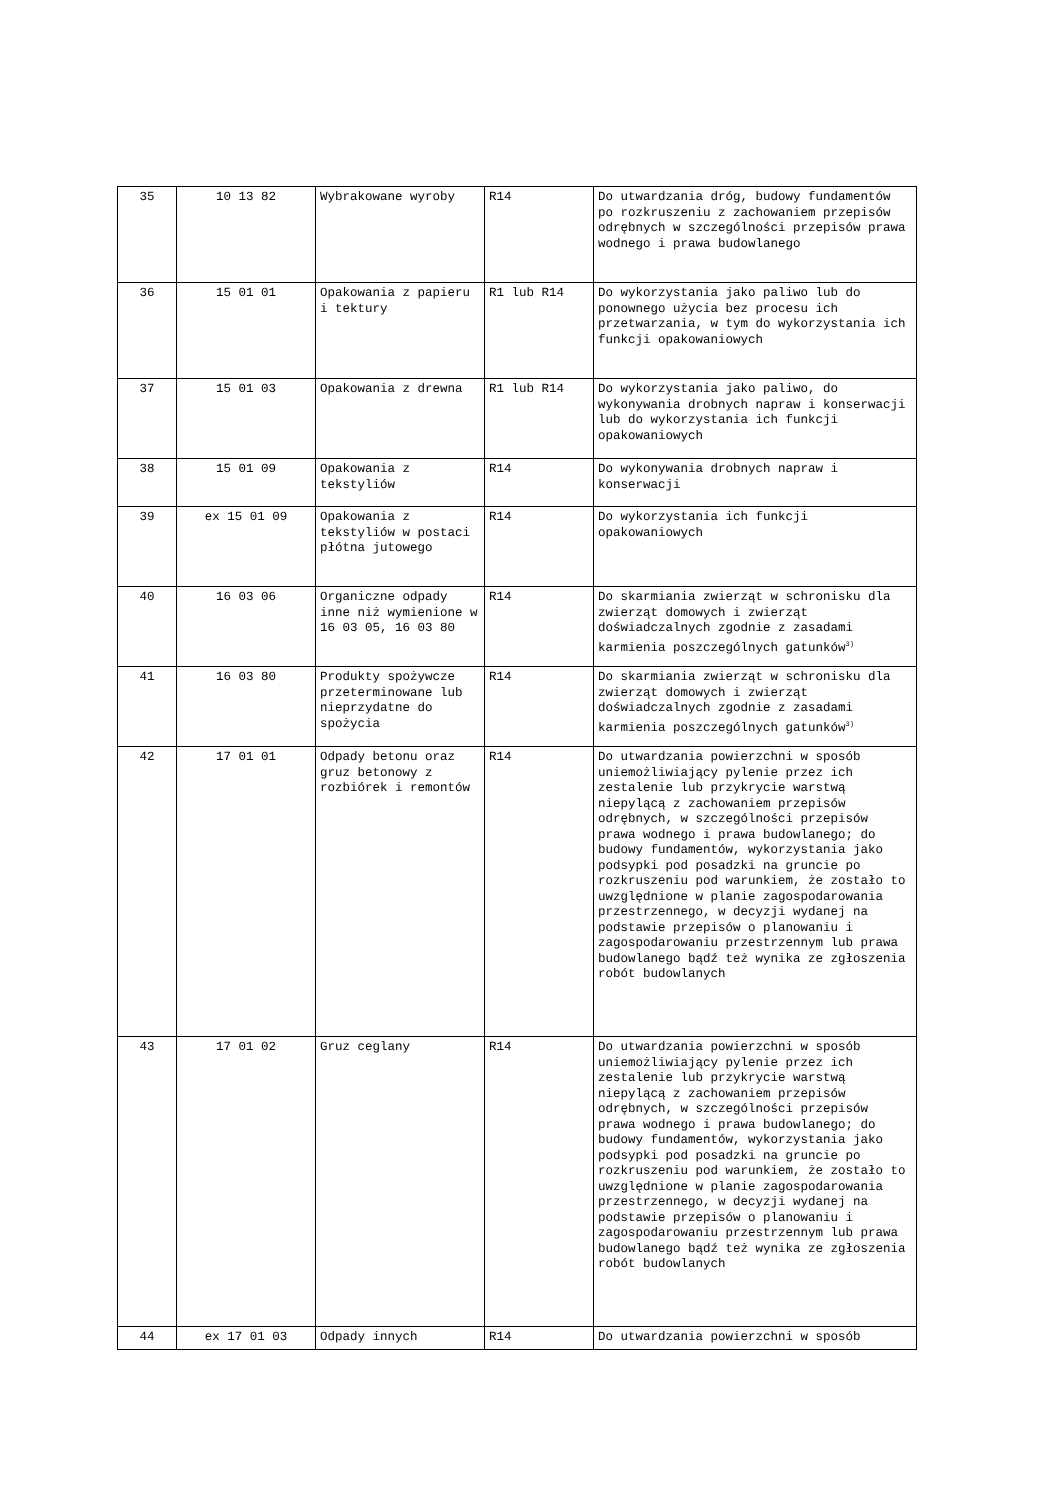| 35 | 10 13 82 | Wybrakowane wyroby | R14 | Do utwardzania dróg, budowy fundamentów po rozkruszeniu z zachowaniem przepisów odrębnych w szczególności przepisów prawa wodnego i prawa budowlanego |
| 36 | 15 01 01 | Opakowania z papieru i tektury | R1 lub R14 | Do wykorzystania jako paliwo lub do ponownego użycia bez procesu ich przetwarzania, w tym do wykorzystania ich funkcji opakowaniowych |
| 37 | 15 01 03 | Opakowania z drewna | R1 lub R14 | Do wykorzystania jako paliwo, do wykonywania drobnych napraw i konserwacji lub do wykorzystania ich funkcji opakowaniowych |
| 38 | 15 01 09 | Opakowania z tekstyliów | R14 | Do wykonywania drobnych napraw i konserwacji |
| 39 | ex 15 01 09 | Opakowania z tekstyliów w postaci płótna jutowego | R14 | Do wykorzystania ich funkcji opakowaniowych |
| 40 | 16 03 06 | Organiczne odpady inne niż wymienione w 16 03 05, 16 03 80 | R14 | Do skarmiania zwierząt w schronisku dla zwierząt domowych i zwierząt doświadczalnych zgodnie z zasadami karmienia poszczególnych gatunków<sup>3)</sup> |
| 41 | 16 03 80 | Produkty spożywcze przeterminowane lub nieprzydatne do spożycia | R14 | Do skarmiania zwierząt w schronisku dla zwierząt domowych i zwierząt doświadczalnych zgodnie z zasadami karmienia poszczególnych gatunków<sup>3)</sup> |
| 42 | 17 01 01 | Odpady betonu oraz gruz betonowy z rozbiórek i remontów | R14 | Do utwardzania powierzchni w sposób uniemożliwiający pylenie przez ich zestalenie lub przykrycie warstwą niepylącą z zachowaniem przepisów odrębnych, w szczególności przepisów prawa wodnego i prawa budowlanego; do budowy fundamentów, wykorzystania jako podsypki pod posadzki na gruncie po rozkruszeniu pod warunkiem, że zostało to uwzględnione w planie zagospodarowania przestrzennego, w decyzji wydanej na podstawie przepisów o planowaniu i zagospodarowaniu przestrzennym lub prawa budowlanego bądź też wynika ze zgłoszenia robót budowlanych |
| 43 | 17 01 02 | Gruz ceglany | R14 | Do utwardzania powierzchni w sposób uniemożliwiający pylenie przez ich zestalenie lub przykrycie warstwą niepylącą z zachowaniem przepisów odrębnych, w szczególności przepisów prawa wodnego i prawa budowlanego; do budowy fundamentów, wykorzystania jako podsypki pod posadzki na gruncie po rozkruszeniu pod warunkiem, że zostało to uwzględnione w planie zagospodarowania przestrzennego, w decyzji wydanej na podstawie przepisów o planowaniu i zagospodarowaniu przestrzennym lub prawa budowlanego bądź też wynika ze zgłoszenia robót budowlanych |
| 44 | ex 17 01 03 | Odpady innych | R14 | Do utwardzania powierzchni w sposób |